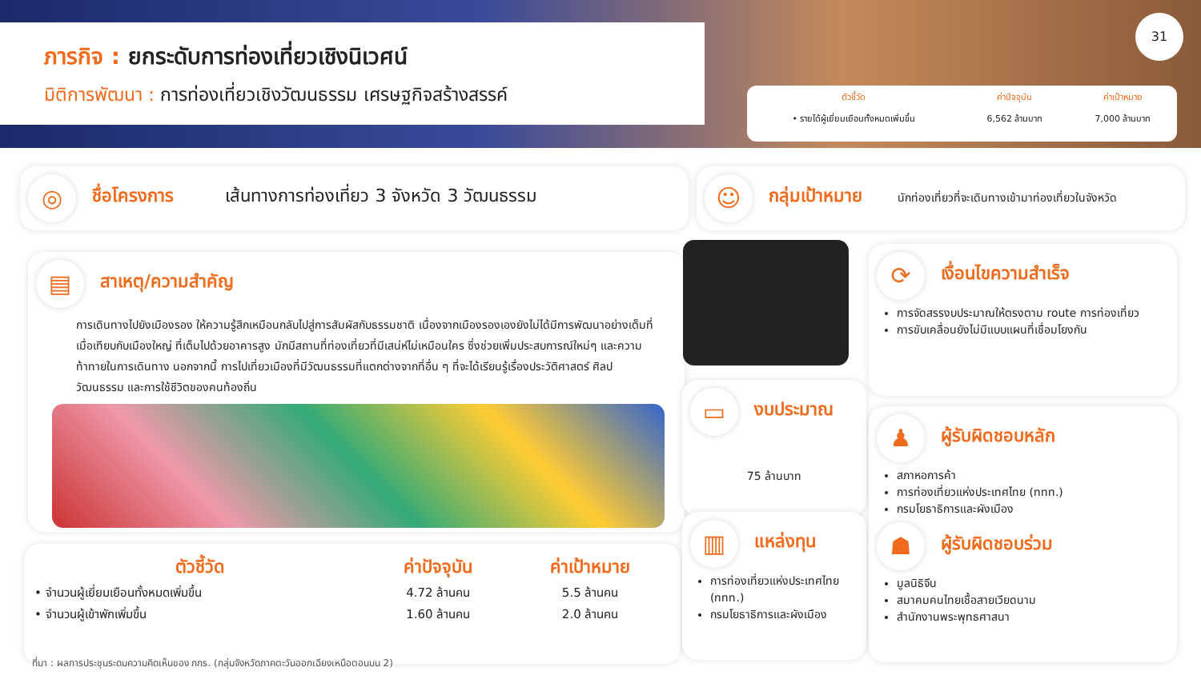ภารกิจ : ยกระดับการท่องเที่ยวเชิงนิเวศน์
มิติการพัฒนา : การท่องเที่ยวเชิงวัฒนธรรม เศรษฐกิจสร้างสรรค์
31
| ตัวชี้วัด | ค่าปัจจุบัน | ค่าเป้าหมาย |
| --- | --- | --- |
| • รายได้ผู้เยี่ยมเยือนทั้งหมดเพิ่มขึ้น | 6,562 ล้านบาท | 7,000 ล้านบาท |
◎ ชื่อโครงการ เส้นทางการท่องเที่ยว 3 จังหวัด 3 วัฒนธรรม ☺ กลุ่มเป้าหมาย นักท่องเที่ยวที่จะเดินทางเข้ามาท่องเที่ยวในจังหวัด
▤ สาเหตุ/ความสำคัญ
การเดินทางไปยังเมืองรอง ให้ความรู้สึกเหมือนกลับไปสู่การสัมผัสกับธรรมชาติ เนื่องจากเมืองรองเองยังไม่ได้มีการพัฒนาอย่างเต็มที่เมื่อเทียบกับเมืองใหญ่ ที่เต็มไปด้วยอาคารสูง มักมีสถานที่ท่องเที่ยวที่มีเสน่ห์ไม่เหมือนใคร ซึ่งช่วยเพิ่มประสบการณ์ใหม่ๆ และความท้าทายในการเดินทาง นอกจากนี้ การไปเที่ยวเมืองที่มีวัฒนธรรมที่แตกต่างจากที่อื่น ๆ ที่จะได้เรียนรู้เรื่องประวัติศาสตร์ ศิลปวัฒนธรรม และการใช้ชีวิตของคนท้องถิ่น
| ตัวชี้วัด | ค่าปัจจุบัน | ค่าเป้าหมาย |
| --- | --- | --- |
| • จำนวนผู้เยี่ยมเยือนทั้งหมดเพิ่มขึ้น | 4.72 ล้านคน | 5.5 ล้านคน |
| • จำนวนผู้เข้าพักเพิ่มขึ้น | 1.60 ล้านคน | 2.0 ล้านคน |
⟳ เงื่อนไขความสำเร็จ
การจัดสรรงบประมาณให้ตรงตาม route การท่องเที่ยว
การขับเคลื่อนยังไม่มีแบบแผนที่เชื่อมโยงกัน
▭ งบประมาณ
75 ล้านบาท
▥ แหล่งทุน
การท่องเที่ยวแห่งประเทศไทย (ททท.)
กรมโยธาธิการและผังเมือง
♟ ผู้รับผิดชอบหลัก
สภาหอการค้า
การท่องเที่ยวแห่งประเทศไทย (ททท.)
กรมโยธาธิการและผังเมือง
☗ ผู้รับผิดชอบร่วม
มูลนิธิจีน
สมาคมคนไทยเชื้อสายเวียดนาม
สำนักงานพระพุทธศาสนา
ที่มา : ผลการประชุมระดมความคิดเห็นของ กกร. (กลุ่มจังหวัดภาคตะวันออกเฉียงเหนือตอนบน 2)